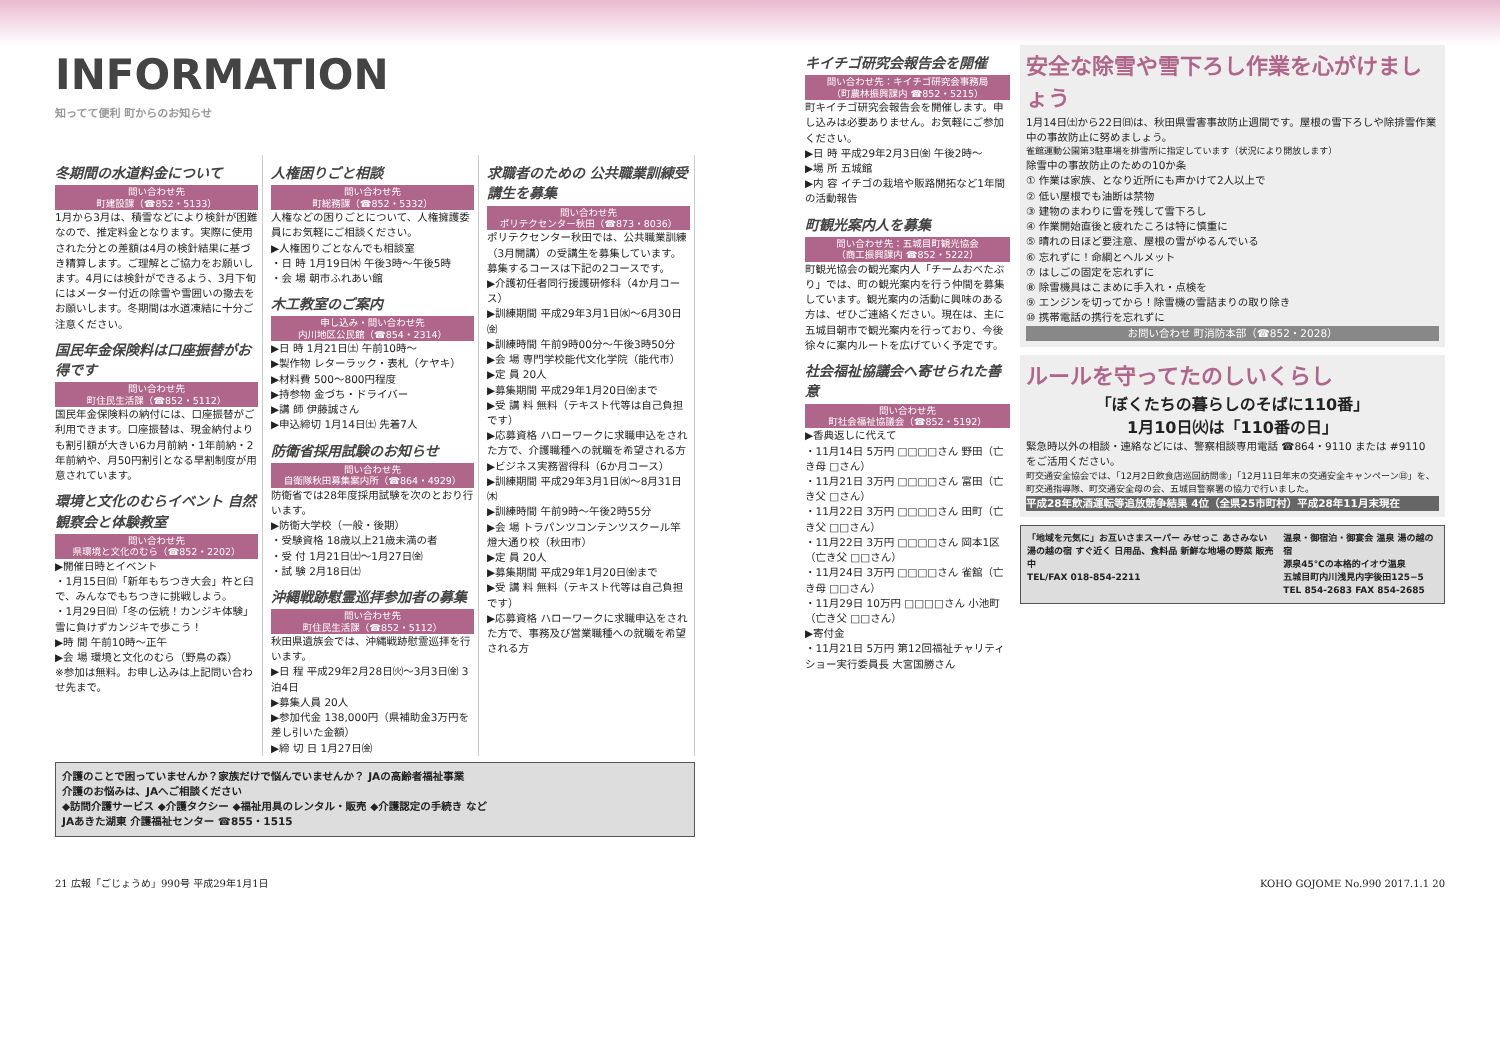INFORMATION
知ってて便利 町からのお知らせ
冬期間の水道料金について
問い合わせ先
町建設課（☎852・5133）
1月から3月は、積雪などにより検針が困難なので、推定料金となります。実際に使用された分との差額は4月の検針結果に基づき精算します。ご理解とご協力をお願いします。4月には検針ができるよう、3月下旬にはメーター付近の除雪や雪囲いの撤去をお願いします。冬期間は水道凍結に十分ご注意ください。
国民年金保険料は口座振替がお得です
問い合わせ先
町住民生活課（☎852・5112）
国民年金保険料の納付には、口座振替がご利用できます。口座振替は、現金納付よりも割引額が大きい6カ月前納・1年前納・2年前納や、月50円割引となる早割制度が用意されています。
環境と文化のむらイベント 自然観察会と体験教室
問い合わせ先
県環境と文化のむら（☎852・2202）
▶開催日時とイベント
・1月15日㈰「新年もちつき大会」杵と臼で、みんなでもちつきに挑戦しよう。
・1月29日㈰「冬の伝統！カンジキ体験」雪に負けずカンジキで歩こう！
▶時 間 午前10時〜正午
▶会 場 環境と文化のむら（野鳥の森）
※参加は無料。お申し込みは上記問い合わせ先まで。
人権困りごと相談
問い合わせ先
町総務課（☎852・5332）
人権などの困りごとについて、人権擁護委員にお気軽にご相談ください。
▶人権困りごとなんでも相談室
・日 時 1月19日㈭ 午後3時〜午後5時
・会 場 朝市ふれあい館
木工教室のご案内
申し込み・問い合わせ先
内川地区公民館（☎854・2314）
▶日 時 1月21日㈯ 午前10時〜
▶製作物 レターラック・表札（ケヤキ）
▶材料費 500〜800円程度
▶持参物 金づち・ドライバー
▶講 師 伊藤誠さん
▶申込締切 1月14日㈯ 先着7人
防衛省採用試験のお知らせ
問い合わせ先
自衛隊秋田募集案内所（☎864・4929）
防衛省では28年度採用試験を次のとおり行います。
▶防衛大学校（一般・後期）
・受験資格 18歳以上21歳未満の者
・受 付 1月21日㈯〜1月27日㈮
・試 験 2月18日㈯
沖縄戦跡慰霊巡拝参加者の募集
問い合わせ先
町住民生活課（☎852・5112）
秋田県遺族会では、沖縄戦跡慰霊巡拝を行います。
▶日 程 平成29年2月28日㈫〜3月3日㈮ 3泊4日
▶募集人員 20人
▶参加代金 138,000円（県補助金3万円を差し引いた金額）
▶締 切 日 1月27日㈮
求職者のための 公共職業訓練受講生を募集
問い合わせ先
ポリテクセンター秋田（☎873・8036）
ポリテクセンター秋田では、公共職業訓練（3月開講）の受講生を募集しています。募集するコースは下記の2コースです。
▶介護初任者同行援護研修科（4か月コース）
▶訓練期間 平成29年3月1日㈬〜6月30日㈮
▶訓練時間 午前9時00分〜午後3時50分
▶会 場 専門学校能代文化学院（能代市）
▶定 員 20人
▶募集期間 平成29年1月20日㈮まで
▶受 講 料 無料（テキスト代等は自己負担です）
▶応募資格 ハローワークに求職申込をされた方で、介護職種への就職を希望される方
▶ビジネス実務習得科（6か月コース）
▶訓練期間 平成29年3月1日㈬〜8月31日㈭
▶訓練時間 午前9時〜午後2時55分
▶会 場 トラパンツコンテンツスクール竿燈大通り校（秋田市）
▶定 員 20人
▶募集期間 平成29年1月20日㈮まで
▶受 講 料 無料（テキスト代等は自己負担です）
▶応募資格 ハローワークに求職申込をされた方で、事務及び営業職種への就職を希望される方
介護のことで困っていませんか？家族だけで悩んでいませんか？ JAの高齢者福祉事業
介護のお悩みは、JAへご相談ください
◆訪問介護サービス ◆介護タクシー ◆福祉用具のレンタル・販売 ◆介護認定の手続き など
JAあきた湖東 介護福祉センター ☎855・1515
キイチゴ研究会報告会を開催
問い合わせ先：キイチゴ研究会事務局
（町農林振興課内 ☎852・5215）
町キイチゴ研究会報告会を開催します。申し込みは必要ありません。お気軽にご参加ください。
▶日 時 平成29年2月3日㈮ 午後2時〜
▶場 所 五城館
▶内 容 イチゴの栽培や販路開拓など1年間の活動報告
町観光案内人を募集
問い合わせ先：五城目町観光協会
（商工振興課内 ☎852・5222）
町観光協会の観光案内人「チームおべたぶり」では、町の観光案内を行う仲間を募集しています。観光案内の活動に興味のある方は、ぜひご連絡ください。現在は、主に五城目朝市で観光案内を行っており、今後徐々に案内ルートを広げていく予定です。
社会福祉協議会へ寄せられた善意
問い合わせ先
町社会福祉協議会（☎852・5192）
▶香典返しに代えて
・11月14日 5万円 □□□□さん 野田（亡き母 □さん）
・11月21日 3万円 □□□□さん 富田（亡き父 □さん）
・11月22日 3万円 □□□□さん 田町（亡き父 □□さん）
・11月22日 3万円 □□□□さん 岡本1区（亡き父 □□さん）
・11月24日 3万円 □□□□さん 雀舘（亡き母 □□さん）
・11月29日 10万円 □□□□さん 小池町（亡き父 □□さん）
▶寄付金
・11月21日 5万円 第12回福祉チャリティショー実行委員長 大宮国勝さん
安全な除雪や雪下ろし作業を心がけましょう
1月14日㈯から22日㈰は、秋田県雪害事故防止週間です。屋根の雪下ろしや除排雪作業中の事故防止に努めましょう。
雀館運動公園第3駐車場を排雪所に指定しています（状況により開放します）
除雪中の事故防止のための10か条
① 作業は家族、となり近所にも声かけて2人以上で
② 低い屋根でも油断は禁物
③ 建物のまわりに雪を残して雪下ろし
④ 作業開始直後と疲れたころは特に慎重に
⑤ 晴れの日ほど要注意、屋根の雪がゆるんでいる
⑥ 忘れずに！命綱とヘルメット
⑦ はしごの固定を忘れずに
⑧ 除雪機具はこまめに手入れ・点検を
⑨ エンジンを切ってから！除雪機の雪詰まりの取り除き
⑩ 携帯電話の携行を忘れずに
お問い合わせ 町消防本部（☎852・2028）
ルールを守ってたのしいくらし
「ぼくたちの暮らしのそばに110番」
1月10日㈫は「110番の日」
緊急時以外の相談・連絡などには、警察相談専用電話 ☎864・9110 または #9110 をご活用ください。
町交通安全協会では、「12月2日飲食店巡回訪問㊎」「12月11日年末の交通安全キャンペーン㊐」を、町交通指導隊、町交通安全母の会、五城目警察署の協力で行いました。
平成28年飲酒運転等追放競争結果 4位（全県25市町村）平成28年11月末現在
「地域を元気に」お互いさまスーパー みせっこ あさみない
湯の越の宿 すぐ近く 日用品、食料品 新鮮な地場の野菜 販売中
TEL/FAX 018-854-2211
温泉・御宿泊・御宴会 温泉 湯の越の宿
源泉45℃の本格的イオウ温泉
五城目町内川浅見内字後田125−5
TEL 854-2683 FAX 854-2685
21 広報「ごじょうめ」990号 平成29年1月1日 KOHO GOJOME No.990 2017.1.1 20